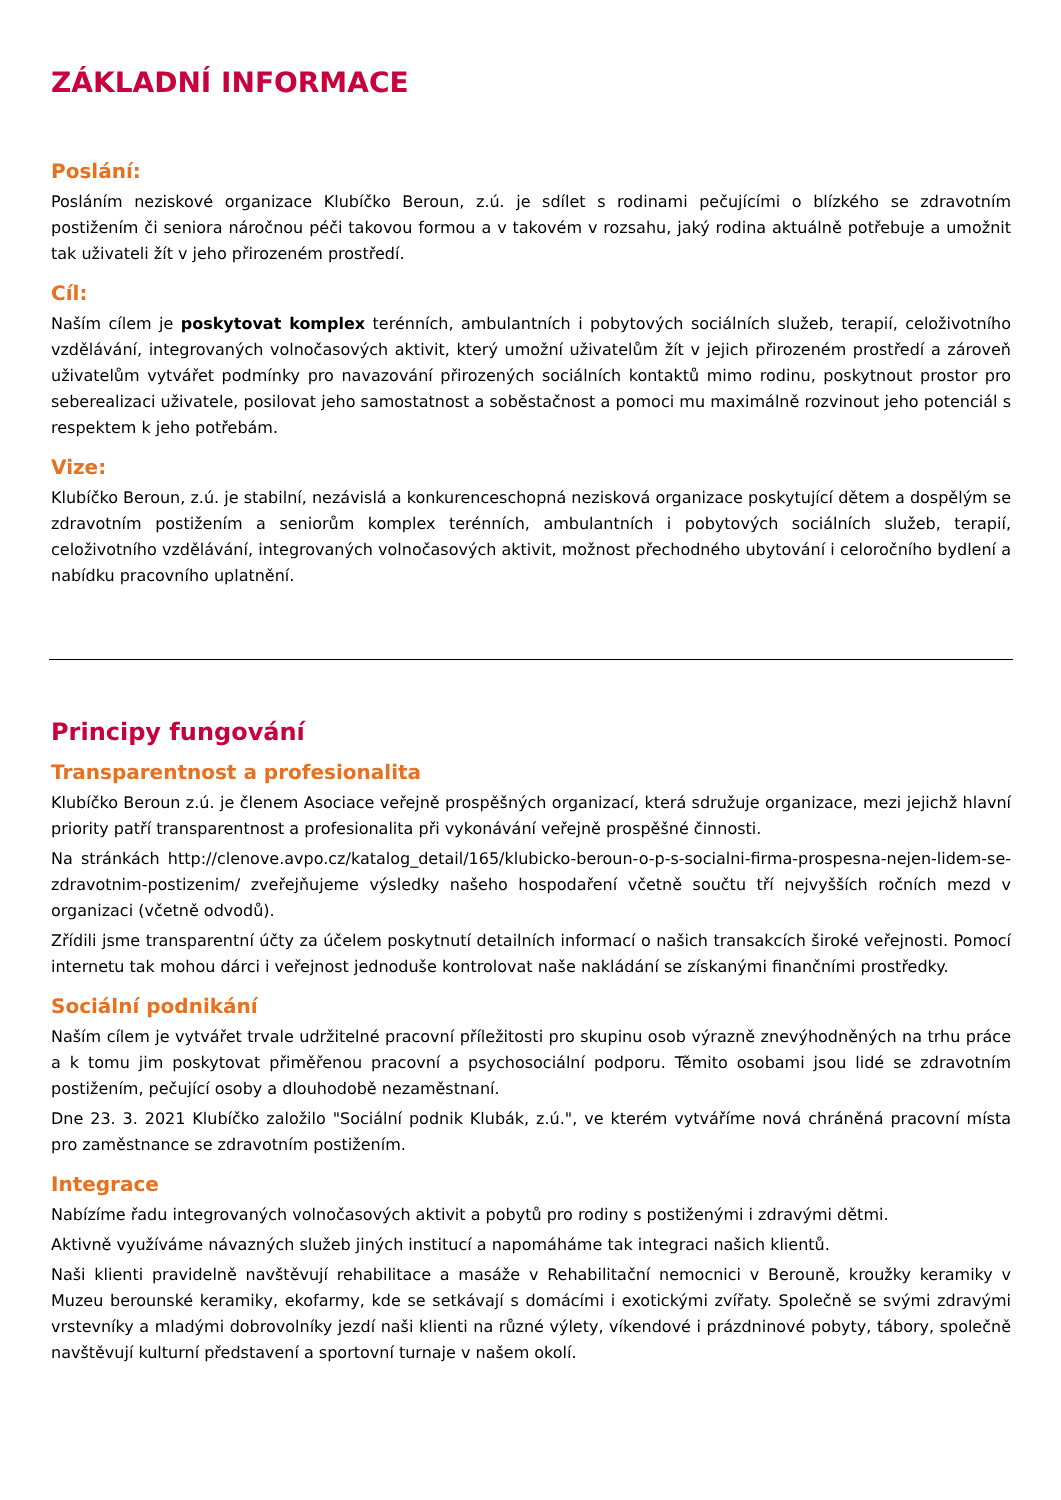ZÁKLADNÍ INFORMACE
Poslání:
Posláním neziskové organizace Klubíčko Beroun, z.ú. je sdílet s rodinami pečujícími o blízkého se zdravotním postižením či seniora náročnou péči takovou formou a v takovém v rozsahu, jaký rodina aktuálně potřebuje a umožnit tak uživateli žít v jeho přirozeném prostředí.
Cíl:
Naším cílem je poskytovat komplex terénních, ambulantních i pobytových sociálních služeb, terapií, celoživotního vzdělávání, integrovaných volnočasových aktivit, který umožní uživatelům žít v jejich přirozeném prostředí a zároveň uživatelům vytvářet podmínky pro navazování přirozených sociálních kontaktů mimo rodinu, poskytnout prostor pro seberealizaci uživatele, posilovat jeho samostatnost a soběstačnost a pomoci mu maximálně rozvinout jeho potenciál s respektem k jeho potřebám.
Vize:
Klubíčko Beroun, z.ú. je stabilní, nezávislá a konkurenceschopná nezisková organizace poskytující dětem a dospělým se zdravotním postižením a seniorům komplex terénních, ambulantních i pobytových sociálních služeb, terapií, celoživotního vzdělávání, integrovaných volnočasových aktivit, možnost přechodného ubytování i celoročního bydlení a nabídku pracovního uplatnění.
Principy fungování
Transparentnost a profesionalita
Klubíčko Beroun z.ú. je členem Asociace veřejně prospěšných organizací, která sdružuje organizace, mezi jejichž hlavní priority patří transparentnost a profesionalita při vykonávání veřejně prospěšné činnosti.
Na stránkách http://clenove.avpo.cz/katalog_detail/165/klubicko-beroun-o-p-s-socialni-firma-prospesna-nejen-lidem-se-zdravotnim-postizenim/ zveřejňujeme výsledky našeho hospodaření včetně součtu tří nejvyšších ročních mezd v organizaci (včetně odvodů).
Zřídili jsme transparentní účty za účelem poskytnutí detailních informací o našich transakcích široké veřejnosti. Pomocí internetu tak mohou dárci i veřejnost jednoduše kontrolovat naše nakládání se získanými finančními prostředky.
Sociální podnikání
Naším cílem je vytvářet trvale udržitelné pracovní příležitosti pro skupinu osob výrazně znevýhodněných na trhu práce a k tomu jim poskytovat přiměřenou pracovní a psychosociální podporu. Těmito osobami jsou lidé se zdravotním postižením, pečující osoby a dlouhodobě nezaměstnaní.
Dne 23. 3. 2021 Klubíčko založilo "Sociální podnik Klubák, z.ú.", ve kterém vytváříme nová chráněná pracovní místa pro zaměstnance se zdravotním postižením.
Integrace
Nabízíme řadu integrovaných volnočasových aktivit a pobytů pro rodiny s postiženými i zdravými dětmi.
Aktivně využíváme návazných služeb jiných institucí a napomáháme tak integraci našich klientů.
Naši klienti pravidelně navštěvují rehabilitace a masáže v Rehabilitační nemocnici v Berouně, kroužky keramiky v Muzeu berounské keramiky, ekofarmy, kde se setkávají s domácími i exotickými zvířaty. Společně se svými zdravými vrstevníky a mladými dobrovolníky jezdí naši klienti na různé výlety, víkendové i prázdninové pobyty, tábory, společně navštěvují kulturní představení a sportovní turnaje v našem okolí.